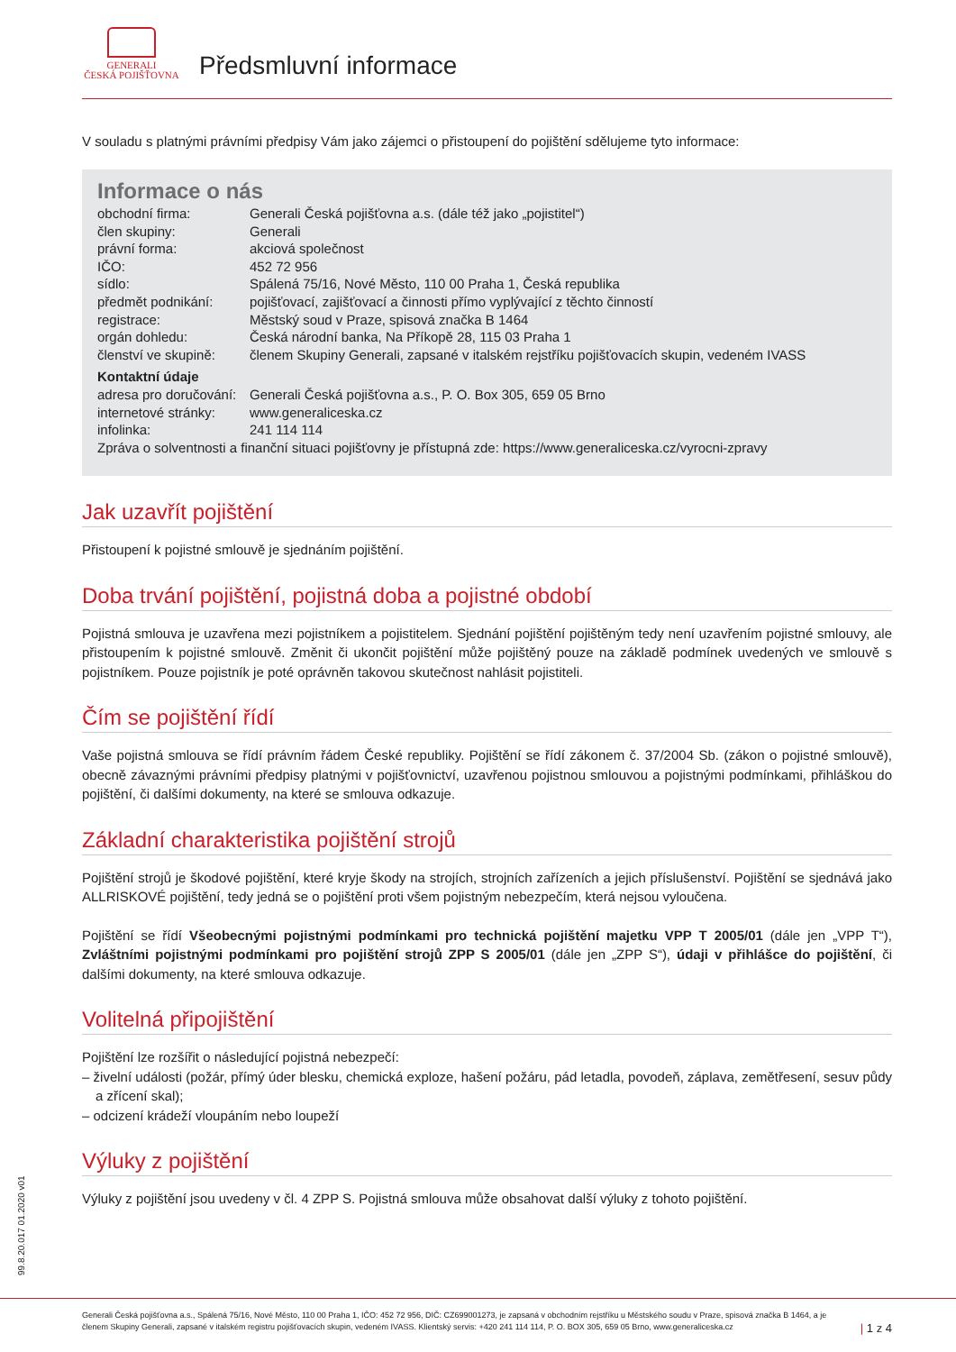GENERALI
ČESKÁ POJIŠŤOVNA
Předsmluvní informace
V souladu s platnými právními předpisy Vám jako zájemci o přistoupení do pojištění sdělujeme tyto informace:
Informace o nás
| obchodní firma: | Generali Česká pojišťovna a.s. (dále též jako „pojistitel“) |
| člen skupiny: | Generali |
| právní forma: | akciová společnost |
| IČO: | 452 72 956 |
| sídlo: | Spálená 75/16, Nové Město, 110 00 Praha 1, Česká republika |
| předmět podnikání: | pojišťovací, zajišťovací a činnosti přímo vyplývající z těchto činností |
| registrace: | Městský soud v Praze, spisová značka B 1464 |
| orgán dohledu: | Česká národní banka, Na Příkopě 28, 115 03 Praha 1 |
| členství ve skupině: | členem Skupiny Generali, zapsané v italském rejstříku pojišťovacích skupin, vedeném IVASS |
| Kontaktní údaje | |
| adresa pro doručování: | Generali Česká pojišťovna a.s., P. O. Box 305, 659 05 Brno |
| internetové stránky: | www.generaliceska.cz |
| infolinka: | 241 114 114 |
| Zpráva o solventnosti a finanční situaci pojišťovny je přístupná zde: https://www.generaliceska.cz/vyrocni-zpravy | |
Jak uzavřít pojištění
Přistoupení k pojistné smlouvě je sjednáním pojištění.
Doba trvání pojištění, pojistná doba a pojistné období
Pojistná smlouva je uzavřena mezi pojistníkem a pojistitelem. Sjednání pojištění pojištěným tedy není uzavřením pojistné smlouvy, ale přistoupením k pojistné smlouvě. Změnit či ukončit pojištění může pojištěný pouze na základě podmínek uvedených ve smlouvě s pojistníkem. Pouze pojistník je poté oprávněn takovou skutečnost nahlásit pojistiteli.
Čím se pojištění řídí
Vaše pojistná smlouva se řídí právním řádem České republiky. Pojištění se řídí zákonem č. 37/2004 Sb. (zákon o pojistné smlouvě), obecně závaznými právními předpisy platnými v pojišťovnictví, uzavřenou pojistnou smlouvou a pojistnými podmínkami, přihláškou do pojištění, či dalšími dokumenty, na které se smlouva odkazuje.
Základní charakteristika pojištění strojů
Pojištění strojů je škodové pojištění, které kryje škody na strojích, strojních zařízeních a jejich příslušenství. Pojištění se sjednává jako ALLRISKOVÉ pojištění, tedy jedná se o pojištění proti všem pojistným nebezpečím, která nejsou vyloučena.
Pojištění se řídí Všeobecnými pojistnými podmínkami pro technická pojištění majetku VPP T 2005/01 (dále jen „VPP T“), Zvláštními pojistnými podmínkami pro pojištění strojů ZPP S 2005/01 (dále jen „ZPP S“), údaji v přihlášce do pojištění, či dalšími dokumenty, na které smlouva odkazuje.
Volitelná připojištění
Pojištění lze rozšířit o následující pojistná nebezpečí:
– živelní události (požár, přímý úder blesku, chemická exploze, hašení požáru, pád letadla, povodeň, záplava, zemětřesení, sesuv půdy a zřícení skal);
– odcizení krádeží vloupáním nebo loupeží
Výluky z pojištění
Výluky z pojištění jsou uvedeny v čl. 4 ZPP S. Pojistná smlouva může obsahovat další výluky z tohoto pojištění.
99.8.20.017 01.2020 v01
Generali Česká pojišťovna a.s., Spálená 75/16, Nové Město, 110 00 Praha 1, IČO: 452 72 956, DIČ: CZ699001273, je zapsaná v obchodním rejstříku u Městského soudu v Praze, spisová značka B 1464, a je členem Skupiny Generali, zapsané v italském registru pojišťovacích skupin, vedeném IVASS. Klientský servis: +420 241 114 114, P. O. BOX 305, 659 05 Brno, www.generaliceska.cz
| 1 z 4